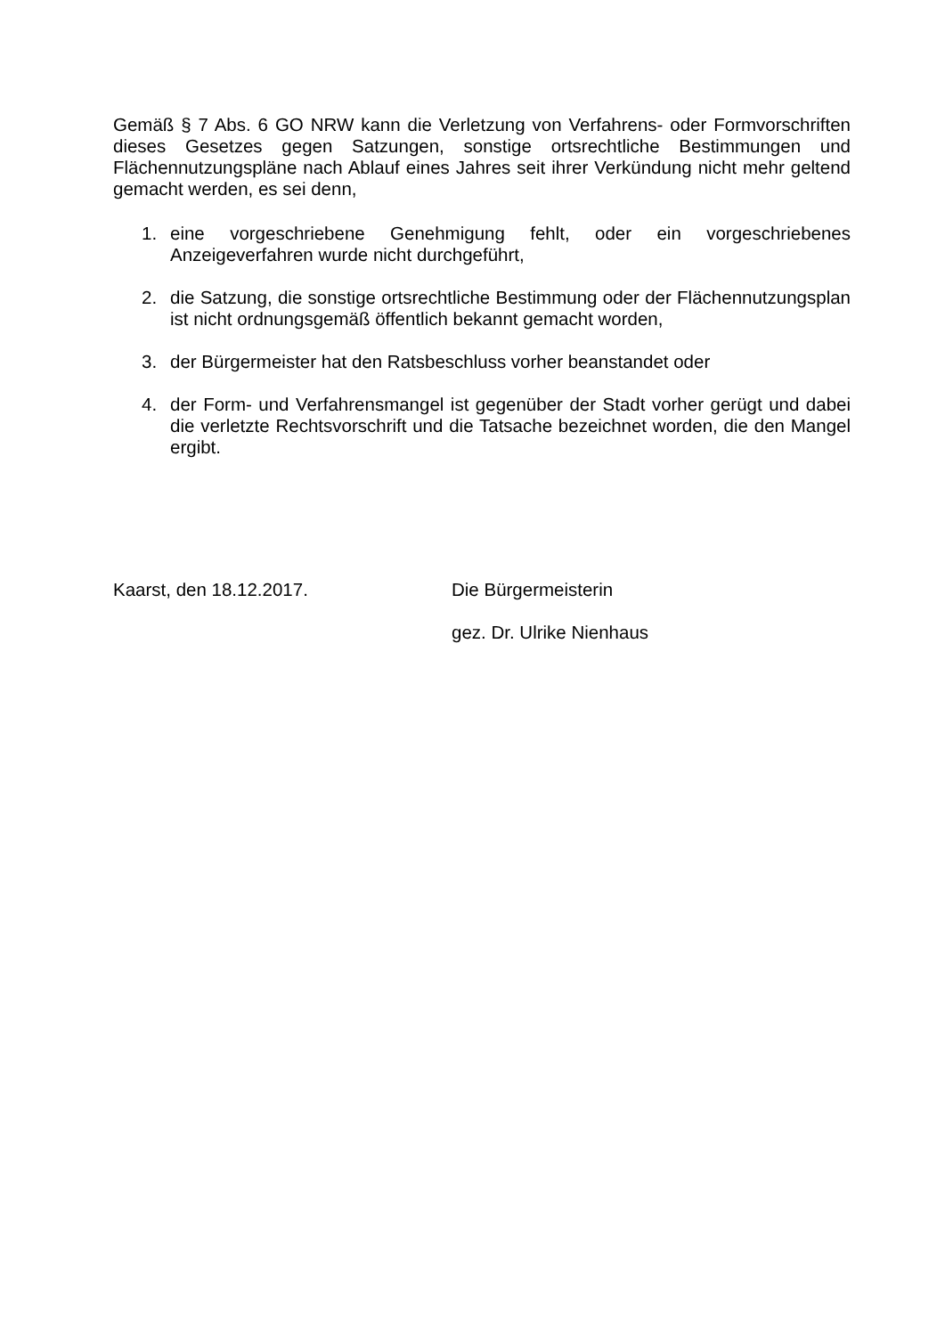Gemäß § 7 Abs. 6 GO NRW kann die Verletzung von Verfahrens- oder Formvorschriften dieses Gesetzes gegen Satzungen, sonstige ortsrechtliche Bestimmungen und Flächennutzungspläne nach Ablauf eines Jahres seit ihrer Verkündung nicht mehr geltend gemacht werden, es sei denn,
1. eine vorgeschriebene Genehmigung fehlt, oder ein vorgeschriebenes Anzeigeverfahren wurde nicht durchgeführt,
2. die Satzung, die sonstige ortsrechtliche Bestimmung oder der Flächennutzungsplan ist nicht ordnungsgemäß öffentlich bekannt gemacht worden,
3. der Bürgermeister hat den Ratsbeschluss vorher beanstandet oder
4. der Form- und Verfahrensmangel ist gegenüber der Stadt vorher gerügt und dabei die verletzte Rechtsvorschrift und die Tatsache bezeichnet worden, die den Mangel ergibt.
Kaarst, den 18.12.2017. Die Bürgermeisterin
gez. Dr. Ulrike Nienhaus